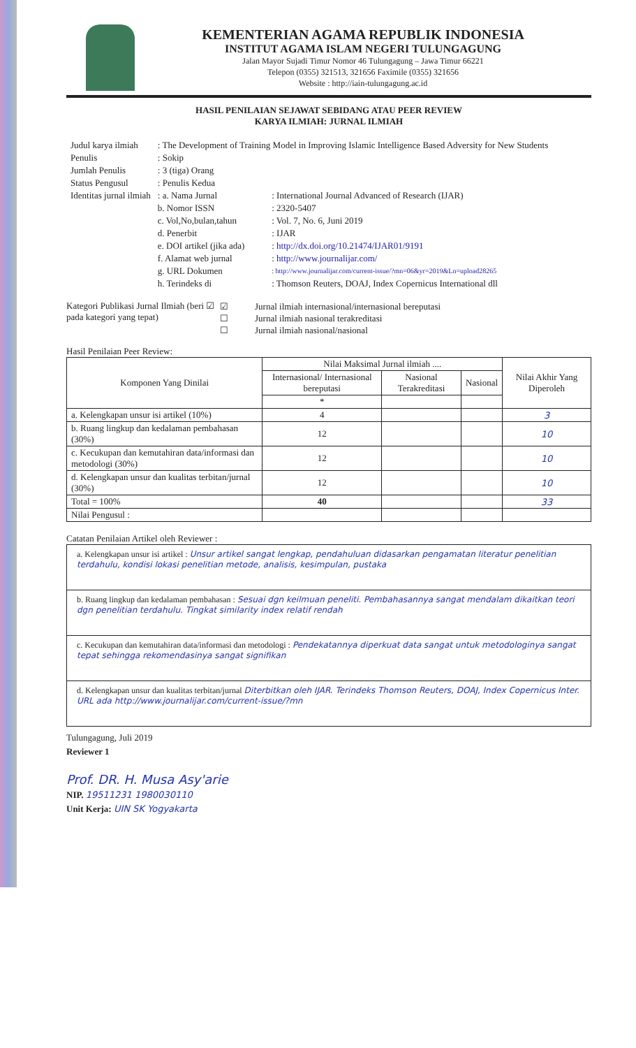KEMENTERIAN AGAMA REPUBLIK INDONESIA
INSTITUT AGAMA ISLAM NEGERI TULUNGAGUNG
Jalan Mayor Sujadi Timur Nomor 46 Tulungagung – Jawa Timur 66221
Telepon (0355) 321513, 321656 Faximile (0355) 321656
Website : http://iain-tulungagung.ac.id
HASIL PENILAIAN SEJAWAT SEBIDANG ATAU PEER REVIEW
KARYA ILMIAH: JURNAL ILMIAH
| Judul karya ilmiah | : The Development of Training Model in Improving Islamic Intelligence Based Adversity for New Students | |
| Penulis | : Sokip | |
| Jumlah Penulis | : 3 (tiga) Orang | |
| Status Pengusul | : Penulis Kedua | |
| Identitas jurnal ilmiah | : a. Nama Jurnal | : International Journal Advanced of Research (IJAR) |
| | b. Nomor ISSN | : 2320-5407 |
| | c. Vol,No,bulan,tahun | : Vol. 7, No. 6, Juni 2019 |
| | d. Penerbit | : IJAR |
| | e. DOI artikel (jika ada) | : http://dx.doi.org/10.21474/IJAR01/9191 |
| | f. Alamat web jurnal | : http://www.journalijar.com/ |
| | g. URL Dokumen | : http://www.journalijar.com/current-issue/?mn=06&yr=2019&Ln=upload28265 |
| | h. Terindeks di | : Thomson Reuters, DOAJ, Index Copernicus International dll |
Kategori Publikasi Jurnal Ilmiah (beri ☑ pada kategori yang tepat)
☑
☐
☐
Jurnal ilmiah internasional/internasional bereputasi
Jurnal ilmiah nasional terakreditasi
Jurnal ilmiah nasional/nasional
Hasil Penilaian Peer Review:
| Komponen Yang Dinilai | Nilai Maksimal Jurnal ilmiah .... | | | Nilai Akhir Yang Diperoleh |
| --- | --- | --- | --- | --- |
| | Internasional/ Internasional bereputasi | Nasional Terakreditasi | Nasional | |
| | * | | | |
| a. Kelengkapan unsur isi artikel (10%) | 4 | | | 3 |
| b. Ruang lingkup dan kedalaman pembahasan (30%) | 12 | | | 10 |
| c. Kecukupan dan kemutahiran data/informasi dan metodologi (30%) | 12 | | | 10 |
| d. Kelengkapan unsur dan kualitas terbitan/jurnal (30%) | 12 | | | 10 |
| Total = 100% | 40 | | | 33 |
| Nilai Pengusul : | | | | |
Catatan Penilaian Artikel oleh Reviewer :
| a. Kelengkapan unsur isi artikel : Unsur artikel sangat lengkap, pendahuluan didasarkan pengamatan literatur penelitian terdahulu, kondisi lokasi penelitian metode, analisis, kesimpulan, pustaka |
| b. Ruang lingkup dan kedalaman pembahasan : Sesuai dgn keilmuan peneliti. Pembahasannya sangat mendalam dikaitkan teori dgn penelitian terdahulu. Tingkat similarity index relatif rendah |
| c. Kecukupan dan kemutahiran data/informasi dan metodologi : Pendekatannya diperkuat data sangat untuk metodologinya sangat tepat sehingga rekomendasinya sangat signifikan |
| d. Kelengkapan unsur dan kualitas terbitan/jurnal Diterbitkan oleh IJAR. Terindeks Thomson Reuters, DOAJ, Index Copernicus Inter. URL ada http://www.journalijar.com/current-issue/?mn |
Tulungagung, Juli 2019
Reviewer 1
Prof. DR. H. Musa Asy'arie
NIP. 19511231 1980030110
Unit Kerja: UIN SK Yogyakarta